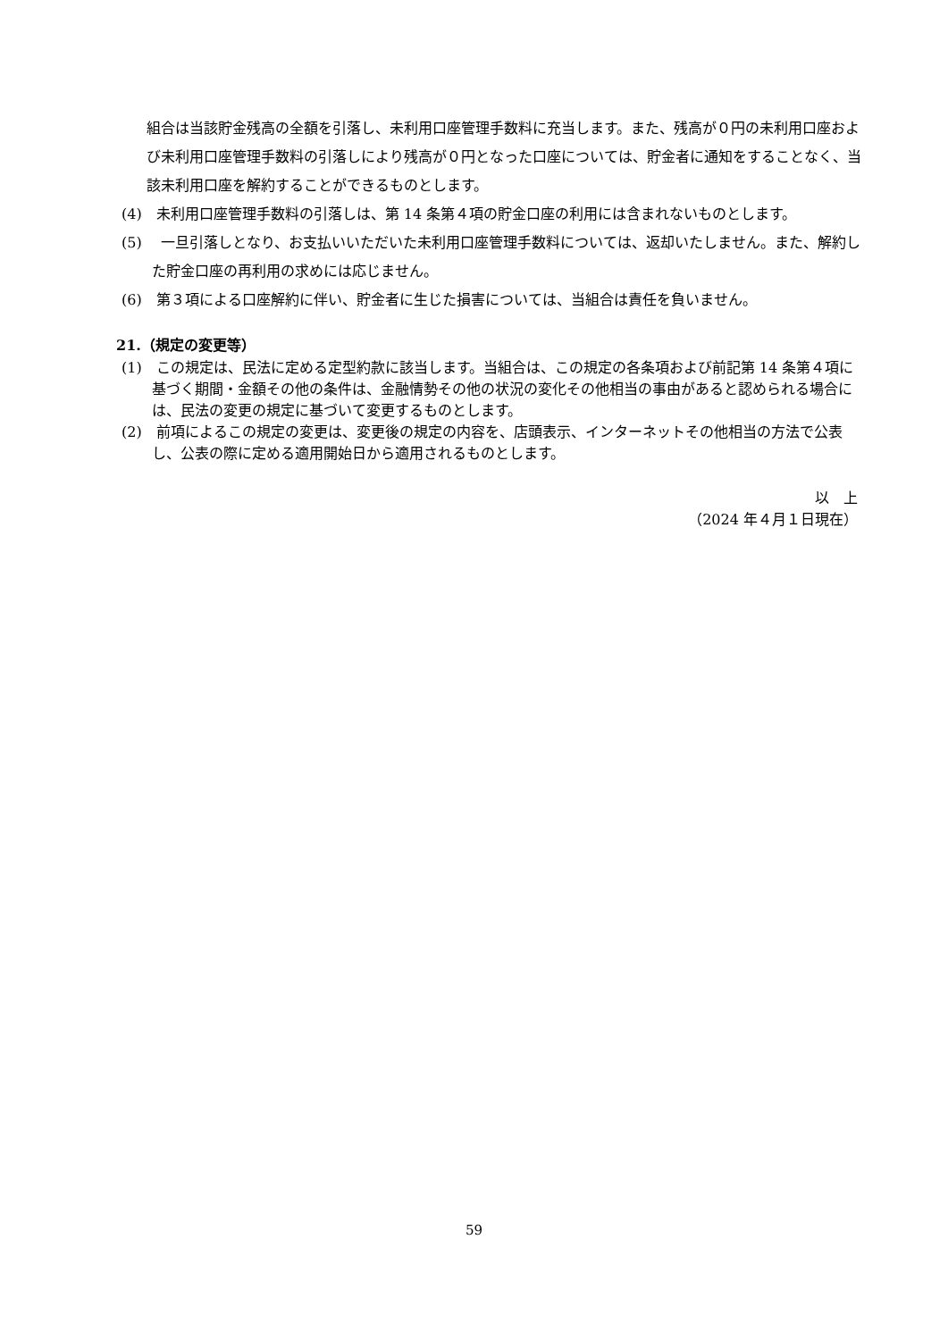組合は当該貯金残高の全額を引落し、未利用口座管理手数料に充当します。また、残高が０円の未利用口座および未利用口座管理手数料の引落しにより残高が０円となった口座については、貯金者に通知をすることなく、当該未利用口座を解約することができるものとします。
(4)　未利用口座管理手数料の引落しは、第 14 条第４項の貯金口座の利用には含まれないものとします。
(5)　 一旦引落しとなり、お支払いいただいた未利用口座管理手数料については、返却いたしません。また、解約した貯金口座の再利用の求めには応じません。
(6)　第３項による口座解約に伴い、貯金者に生じた損害については、当組合は責任を負いません。
21.（規定の変更等）
(1)　この規定は、民法に定める定型約款に該当します。当組合は、この規定の各条項および前記第 14 条第４項に基づく期間・金額その他の条件は、金融情勢その他の状況の変化その他相当の事由があると認められる場合には、民法の変更の規定に基づいて変更するものとします。
(2)　前項によるこの規定の変更は、変更後の規定の内容を、店頭表示、インターネットその他相当の方法で公表し、公表の際に定める適用開始日から適用されるものとします。
以　上
（2024 年４月１日現在）
59